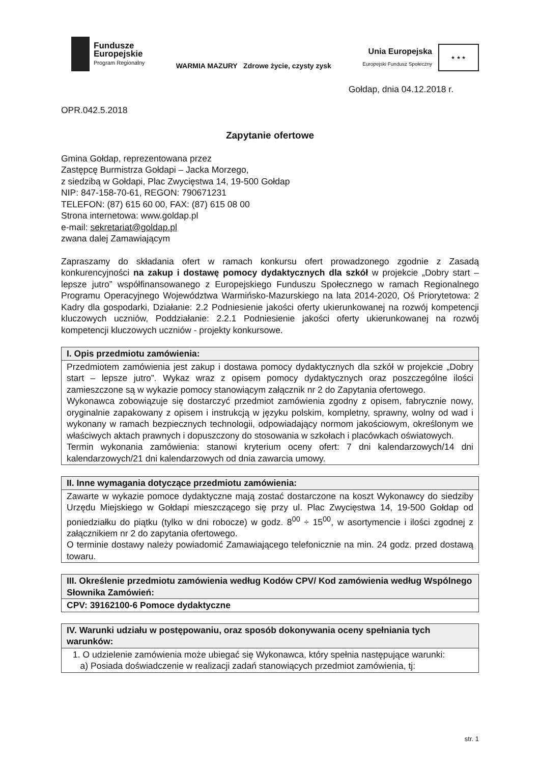Fundusze
Europejskie
Program Regionalny
WARMIA MAZURY Zdrowe życie, czysty zysk
Unia Europejska
Europejski Fundusz Społeczny
★ ★ ★
Gołdap, dnia 04.12.2018 r.
OPR.042.5.2018
Zapytanie ofertowe
Gmina Gołdap, reprezentowana przez
Zastępcę Burmistrza Gołdapi – Jacka Morzego,
z siedzibą w Gołdapi, Plac Zwycięstwa 14, 19-500 Gołdap
NIP: 847-158-70-61, REGON: 790671231
TELEFON: (87) 615 60 00, FAX: (87) 615 08 00
Strona internetowa: www.goldap.pl
e-mail: sekretariat@goldap.pl
zwana dalej Zamawiającym
Zapraszamy do składania ofert w ramach konkursu ofert prowadzonego zgodnie z Zasadą konkurencyjności na zakup i dostawę pomocy dydaktycznych dla szkół w projekcie „Dobry start – lepsze jutro” współfinansowanego z Europejskiego Funduszu Społecznego w ramach Regionalnego Programu Operacyjnego Województwa Warmińsko-Mazurskiego na lata 2014-2020, Oś Priorytetowa: 2 Kadry dla gospodarki, Działanie: 2.2 Podniesienie jakości oferty ukierunkowanej na rozwój kompetencji kluczowych uczniów, Poddziałanie: 2.2.1 Podniesienie jakości oferty ukierunkowanej na rozwój kompetencji kluczowych uczniów - projekty konkursowe.
| I. Opis przedmiotu zamówienia: |
| --- |
| Przedmiotem zamówienia jest zakup i dostawa pomocy dydaktycznych dla szkół w projekcie „Dobry start – lepsze jutro”. Wykaz wraz z opisem pomocy dydaktycznych oraz poszczególne ilości zamieszczone są w wykazie pomocy stanowiącym załącznik nr 2 do Zapytania ofertowego. Wykonawca zobowiązuje się dostarczyć przedmiot zamówienia zgodny z opisem, fabrycznie nowy, oryginalnie zapakowany z opisem i instrukcją w języku polskim, kompletny, sprawny, wolny od wad i wykonany w ramach bezpiecznych technologii, odpowiadający normom jakościowym, określonym we właściwych aktach prawnych i dopuszczony do stosowania w szkołach i placówkach oświatowych. Termin wykonania zamówienia: stanowi kryterium oceny ofert: 7 dni kalendarzowych/14 dni kalendarzowych/21 dni kalendarzowych od dnia zawarcia umowy. |
| II. Inne wymagania dotyczące przedmiotu zamówienia: |
| --- |
| Zawarte w wykazie pomoce dydaktyczne mają zostać dostarczone na koszt Wykonawcy do siedziby Urzędu Miejskiego w Gołdapi mieszczącego się przy ul. Plac Zwycięstwa 14, 19-500 Gołdap od poniedziałku do piątku (tylko w dni robocze) w godz. 8<sup>00</sup> ÷ 15<sup>00</sup>, w asortymencie i ilości zgodnej z załącznikiem nr 2 do zapytania ofertowego. O terminie dostawy należy powiadomić Zamawiającego telefonicznie na min. 24 godz. przed dostawą towaru. |
| III. Określenie przedmiotu zamówienia według Kodów CPV/ Kod zamówienia według Wspólnego Słownika Zamówień: |
| --- |
| CPV: 39162100-6 Pomoce dydaktyczne |
| IV. Warunki udziału w postępowaniu, oraz sposób dokonywania oceny spełniania tych warunków: |
| --- |
| 1. O udzielenie zamówienia może ubiegać się Wykonawca, który spełnia następujące warunki: a) Posiada doświadczenie w realizacji zadań stanowiących przedmiot zamówienia, tj: |
str. 1